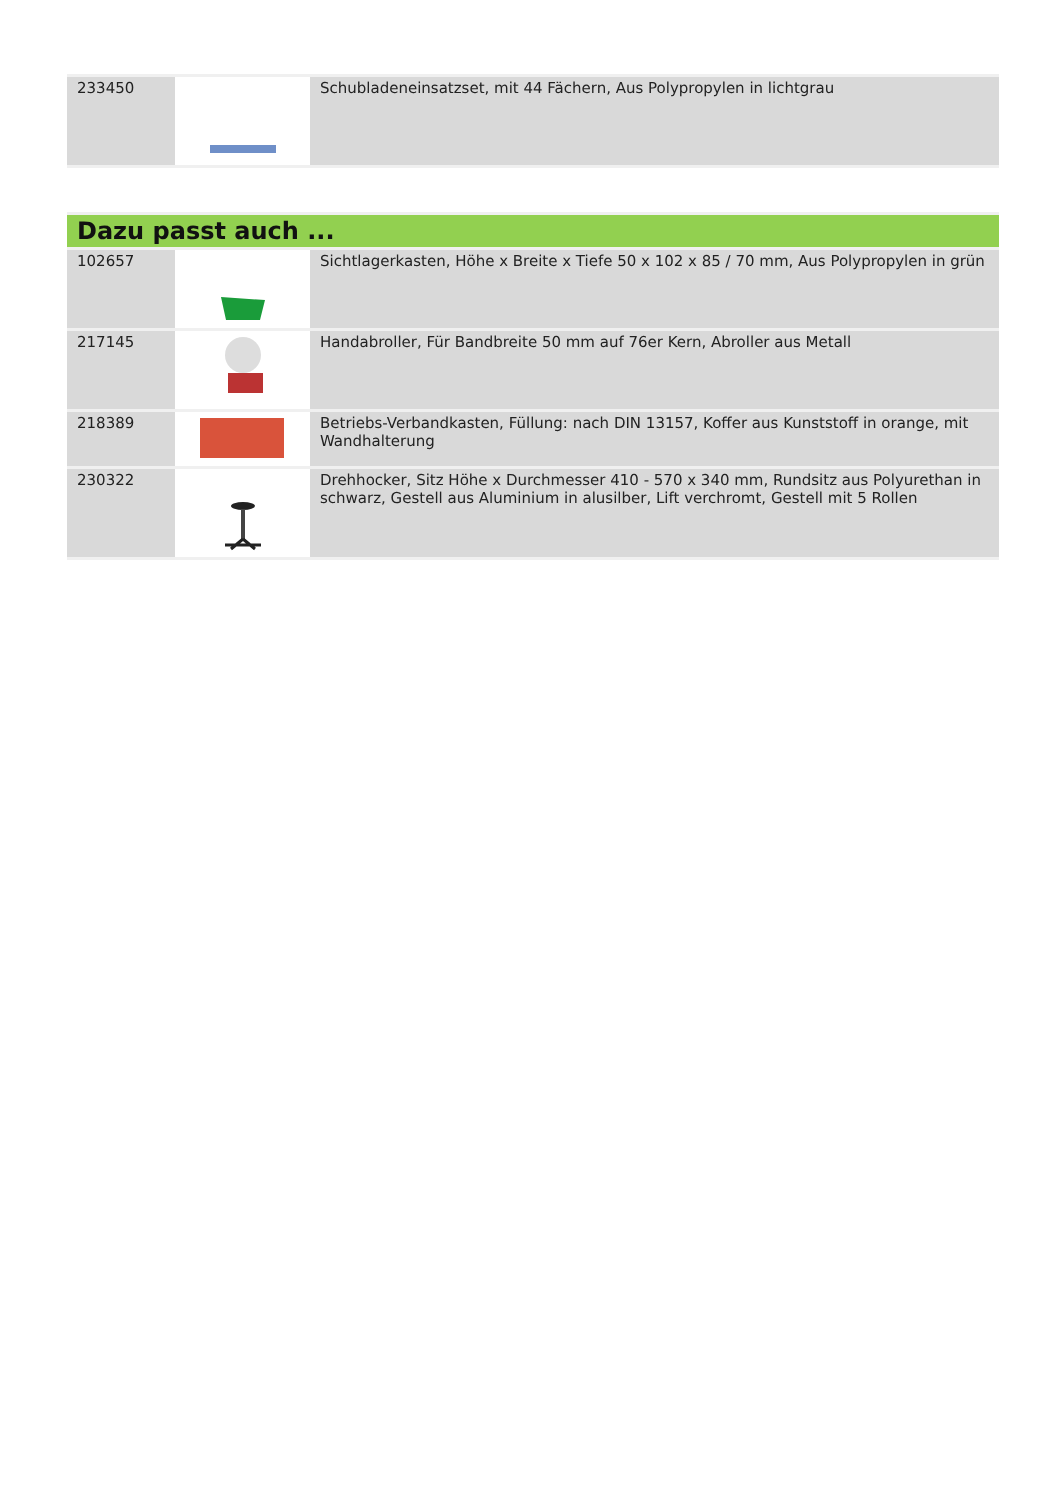| 233450 | | Schubladeneinsatzset, mit 44 Fächern, Aus Polypropylen in lichtgrau |
| Dazu passt auch ... | | |
| 102657 | | Sichtlagerkasten, Höhe x Breite x Tiefe 50 x 102 x 85 / 70 mm, Aus Polypropylen in grün |
| 217145 | | Handabroller, Für Bandbreite 50 mm auf 76er Kern, Abroller aus Metall |
| 218389 | | Betriebs-Verbandkasten, Füllung: nach DIN 13157, Koffer aus Kunststoff in orange, mit Wandhalterung |
| 230322 | | Drehhocker, Sitz Höhe x Durchmesser 410 - 570 x 340 mm, Rundsitz aus Polyurethan in schwarz, Gestell aus Aluminium in alusilber, Lift verchromt, Gestell mit 5 Rollen |